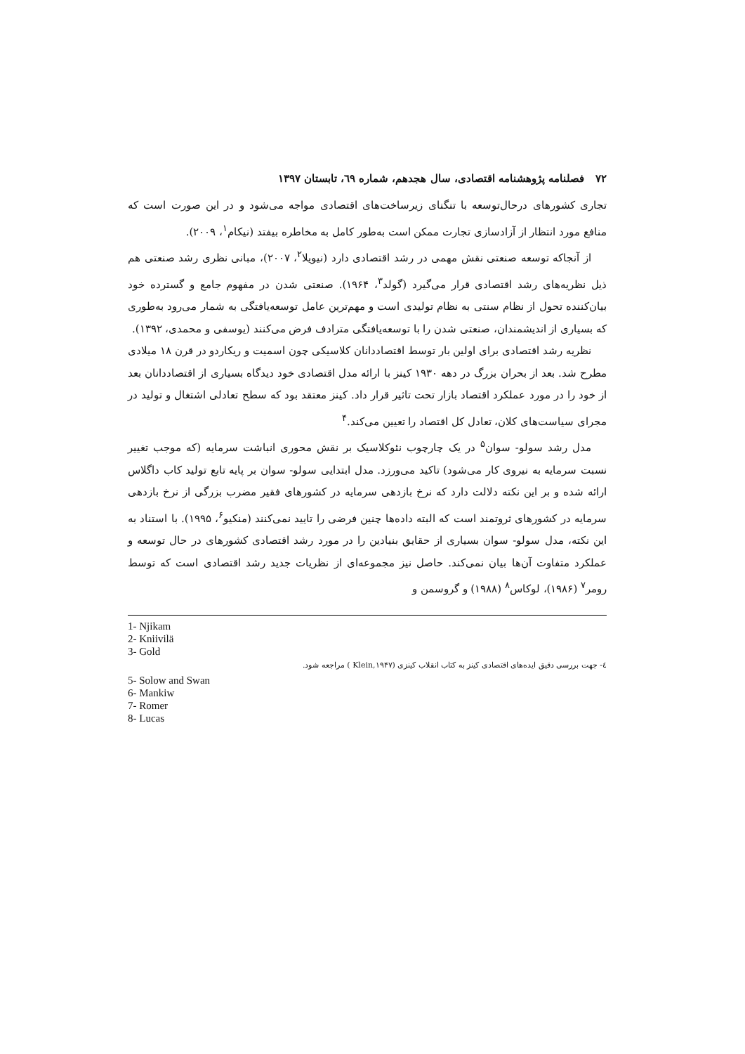۷۲ فصلنامه پژوهشنامه اقتصادی، سال هجدهم، شماره ٦٩، تابستان ۱۳۹۷
تجاری کشورهای درحال‌توسعه با تنگنای زیرساخت‌های اقتصادی مواجه می‌شود و در این صورت است که منافع مورد انتظار از آزادسازی تجارت ممکن است به‌طور کامل به مخاطره بیفتد (نیکام<sup>۱</sup>، ۲۰۰۹).
از آنجاکه توسعه صنعتی نقش مهمی در رشد اقتصادی دارد (نیویلا<sup>۲</sup>، ۲۰۰۷)، مبانی نظری رشد صنعتی هم ذیل نظریه‌های رشد اقتصادی قرار می‌گیرد (گولد<sup>۳</sup>، ۱۹۶۴). صنعتی شدن در مفهوم جامع و گسترده خود بیان‌کننده تحول از نظام سنتی به نظام تولیدی است و مهم‌ترین عامل توسعه‌یافتگی به شمار می‌رود به‌طوری که بسیاری از اندیشمندان، صنعتی شدن را با توسعه‌یافتگی مترادف فرض می‌کنند (یوسفی و محمدی، ۱۳۹۲).
نظریه رشد اقتصادی برای اولین بار توسط اقتصاددانان کلاسیکی چون اسمیت و ریکاردو در قرن ۱۸ میلادی مطرح شد. بعد از بحران بزرگ در دهه ۱۹۳۰ کینز با ارائه مدل اقتصادی خود دیدگاه بسیاری از اقتصاددانان بعد از خود را در مورد عملکرد اقتصاد بازار تحت تاثیر قرار داد. کینز معتقد بود که سطح تعادلی اشتغال و تولید در مجرای سیاست‌های کلان، تعادل کل اقتصاد را تعیین می‌کند.<sup>۴</sup>
مدل رشد سولو- سوان<sup>۵</sup> در یک چارچوب نئوکلاسیک بر نقش محوری انباشت سرمایه (که موجب تغییر نسبت سرمایه به نیروی کار می‌شود) تاکید می‌ورزد. مدل ابتدایی سولو- سوان بر پایه تابع تولید کاب داگلاس ارائه شده و بر این نکته دلالت دارد که نرخ بازدهی سرمایه در کشورهای فقیر مضرب بزرگی از نرخ بازدهی سرمایه در کشورهای ثروتمند است که البته داده‌ها چنین فرضی را تایید نمی‌کنند (منکیو<sup>۶</sup>، ۱۹۹۵). با استناد به این نکته، مدل سولو- سوان بسیاری از حقایق بنیادین را در مورد رشد اقتصادی کشورهای در حال توسعه و عملکرد متفاوت آن‌ها بیان نمی‌کند. حاصل نیز مجموعه‌ای از نظریات جدید رشد اقتصادی است که توسط رومر<sup>۷</sup> (۱۹۸۶)، لوکاس<sup>۸</sup> (۱۹۸۸) و گروسمن و
1- Njikam
2- Kniivilä
3- Gold
٤- جهت بررسی دقیق ایده‌های اقتصادی کینز به کتاب انقلاب کینزی (Klein,۱۹۴۷ ) مراجعه شود.
5- Solow and Swan
6- Mankiw
7- Romer
8- Lucas